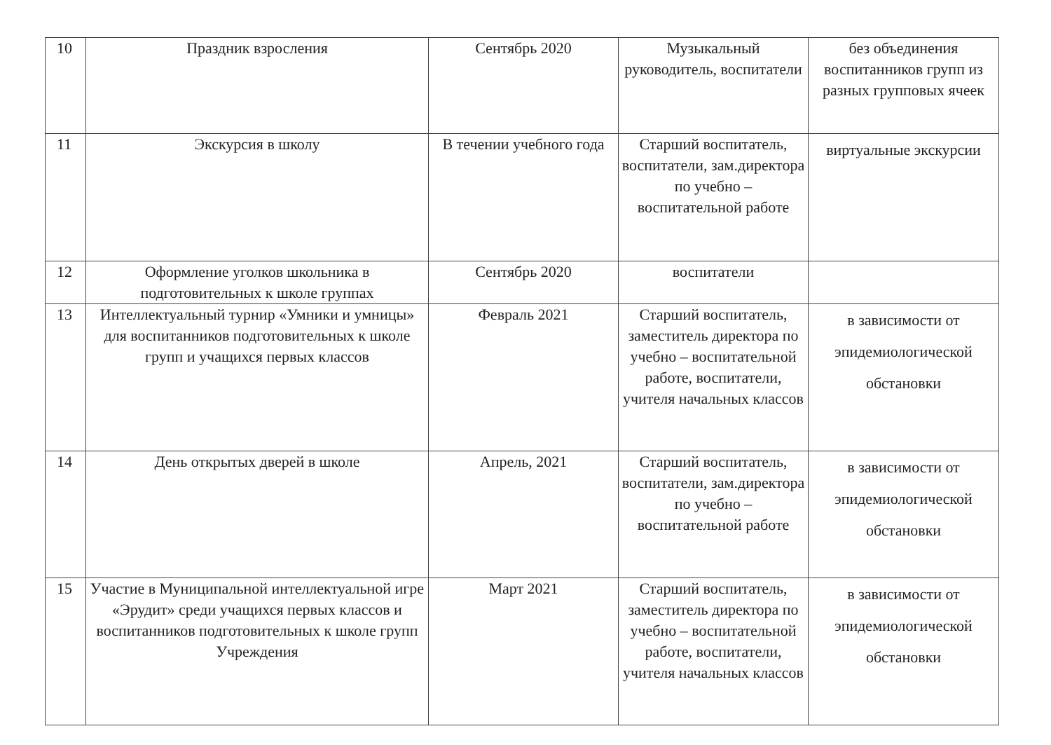| 10 | Праздник взросления | Сентябрь 2020 | Музыкальный руководитель, воспитатели | без объединения воспитанников групп из разных групповых ячеек |
| 11 | Экскурсия в школу | В течении учебного года | Старший воспитатель, воспитатели, зам.директора по учебно – воспитательной работе | виртуальные экскурсии |
| 12 | Оформление уголков школьника в подготовительных к школе группах | Сентябрь 2020 | воспитатели | |
| 13 | Интеллектуальный турнир «Умники и умницы» для воспитанников подготовительных к школе групп и учащихся первых классов | Февраль 2021 | Старший воспитатель, заместитель директора по учебно – воспитательной работе, воспитатели, учителя начальных классов | в зависимости от эпидемиологической обстановки |
| 14 | День открытых дверей в школе | Апрель, 2021 | Старший воспитатель, воспитатели, зам.директора по учебно – воспитательной работе | в зависимости от эпидемиологической обстановки |
| 15 | Участие в Муниципальной интеллектуальной игре «Эрудит» среди учащихся первых классов и воспитанников подготовительных к школе групп Учреждения | Март 2021 | Старший воспитатель, заместитель директора по учебно – воспитательной работе, воспитатели, учителя начальных классов | в зависимости от эпидемиологической обстановки |